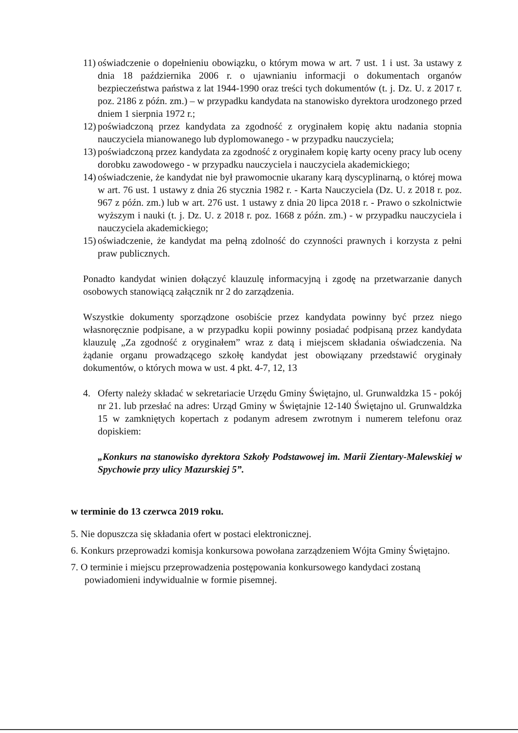11)
oświadczenie o dopełnieniu obowiązku, o którym mowa w art. 7 ust. 1 i ust. 3a ustawy z dnia 18 października 2006 r. o ujawnianiu informacji o dokumentach organów bezpieczeństwa państwa z lat 1944-1990 oraz treści tych dokumentów (t. j. Dz. U. z 2017 r. poz. 2186 z późn. zm.) – w przypadku kandydata na stanowisko dyrektora urodzonego przed dniem 1 sierpnia 1972 r.;
12)
poświadczoną przez kandydata za zgodność z oryginałem kopię aktu nadania stopnia nauczyciela mianowanego lub dyplomowanego - w przypadku nauczyciela;
13)
poświadczoną przez kandydata za zgodność z oryginałem kopię karty oceny pracy lub oceny dorobku zawodowego - w przypadku nauczyciela i nauczyciela akademickiego;
14)
oświadczenie, że kandydat nie był prawomocnie ukarany karą dyscyplinarną, o której mowa w art. 76 ust. 1 ustawy z dnia 26 stycznia 1982 r. - Karta Nauczyciela (Dz. U. z 2018 r. poz. 967 z późn. zm.) lub w art. 276 ust. 1 ustawy z dnia 20 lipca 2018 r. - Prawo o szkolnictwie wyższym i nauki (t. j. Dz. U. z 2018 r. poz. 1668 z późn. zm.) - w przypadku nauczyciela i nauczyciela akademickiego;
15)
oświadczenie, że kandydat ma pełną zdolność do czynności prawnych i korzysta z pełni praw publicznych.
Ponadto kandydat winien dołączyć klauzulę informacyjną i zgodę na przetwarzanie danych osobowych stanowiącą załącznik nr 2 do zarządzenia.
Wszystkie dokumenty sporządzone osobiście przez kandydata powinny być przez niego własnoręcznie podpisane, a w przypadku kopii powinny posiadać podpisaną przez kandydata klauzulę „Za zgodność z oryginałem” wraz z datą i miejscem składania oświadczenia. Na żądanie organu prowadzącego szkołę kandydat jest obowiązany przedstawić oryginały dokumentów, o których mowa w ust. 4 pkt. 4-7, 12, 13
4. Oferty należy składać w sekretariacie Urzędu Gminy Świętajno, ul. Grunwaldzka 15 - pokój nr 21. lub przesłać na adres: Urząd Gminy w Świętajnie 12-140 Świętajno ul. Grunwaldzka 15 w zamkniętych kopertach z podanym adresem zwrotnym i numerem telefonu oraz dopiskiem:
„Konkurs na stanowisko dyrektora Szkoły Podstawowej im. Marii Zientary-Malewskiej w Spychowie przy ulicy Mazurskiej 5”.
w terminie do 13 czerwca 2019 roku.
5. Nie dopuszcza się składania ofert w postaci elektronicznej.
6. Konkurs przeprowadzi komisja konkursowa powołana zarządzeniem Wójta Gminy Świętajno.
7. O terminie i miejscu przeprowadzenia postępowania konkursowego kandydaci zostaną
powiadomieni indywidualnie w formie pisemnej.